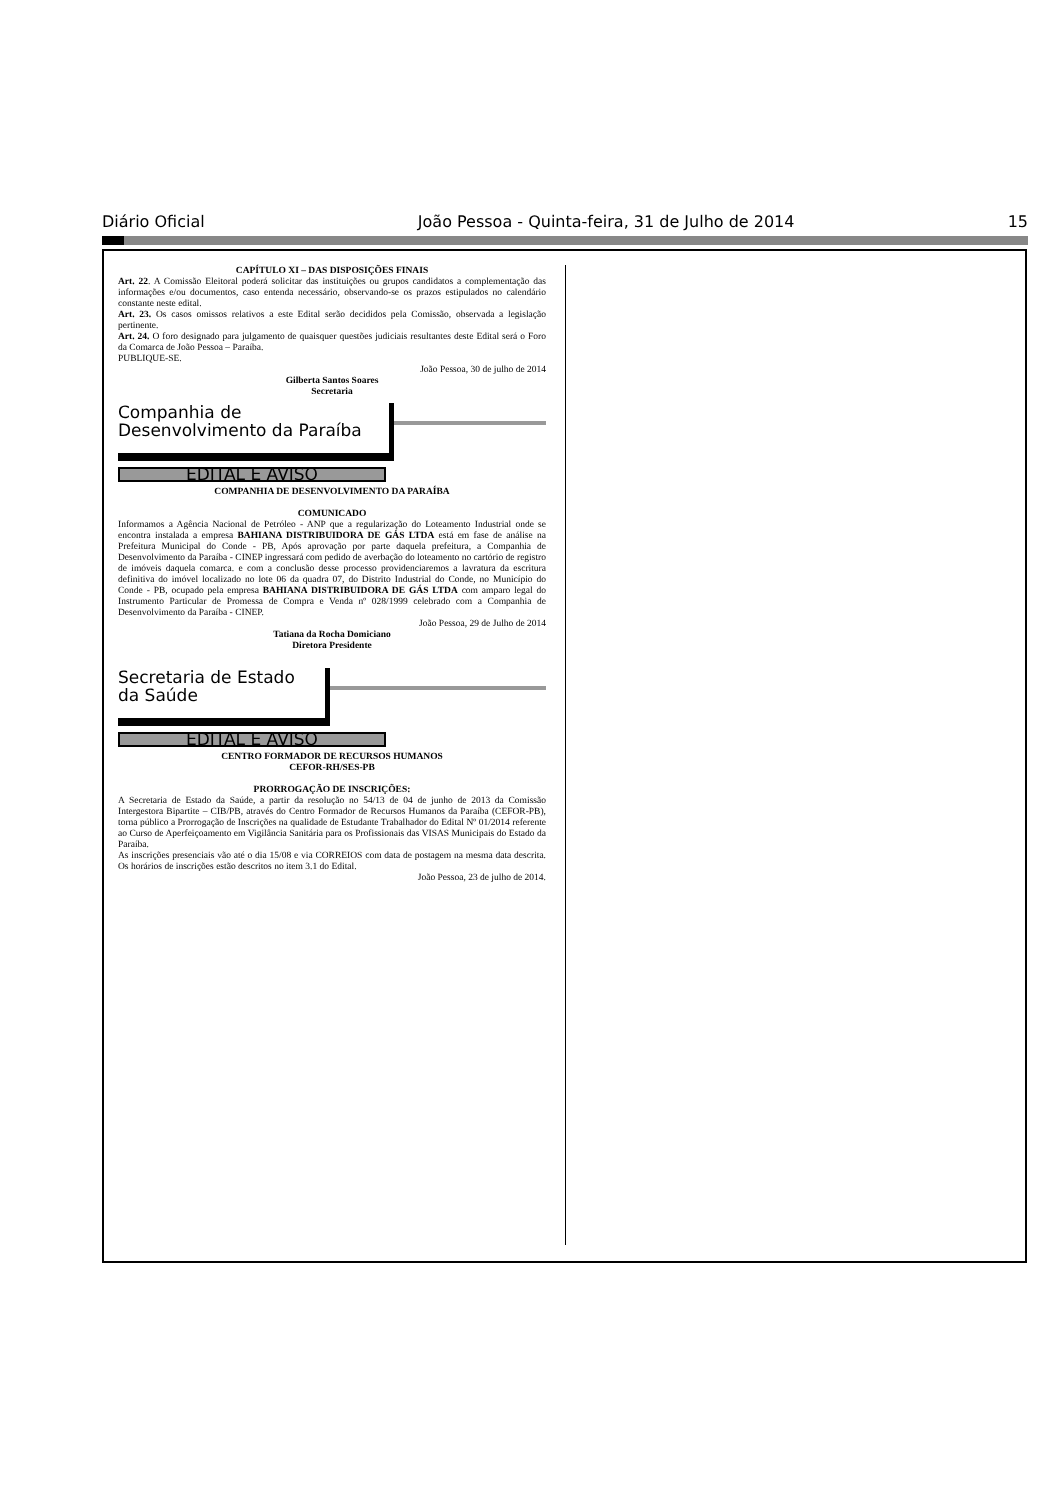Diário Oficial João Pessoa - Quinta-feira, 31 de Julho de 2014 15
CAPÍTULO XI – DAS DISPOSIÇÕES FINAIS
Art. 22. A Comissão Eleitoral poderá solicitar das instituições ou grupos candidatos a complementação das informações e/ou documentos, caso entenda necessário, observando-se os prazos estipulados no calendário constante neste edital.
Art. 23. Os casos omissos relativos a este Edital serão decididos pela Comissão, observada a legislação pertinente.
Art. 24. O foro designado para julgamento de quaisquer questões judiciais resultantes deste Edital será o Foro da Comarca de João Pessoa – Paraíba.
PUBLIQUE-SE.
João Pessoa, 30 de julho de 2014
Gilberta Santos Soares
Secretaria
Companhia de
Desenvolvimento da Paraíba
EDITAL E AVISO
COMPANHIA DE DESENVOLVIMENTO DA PARAÍBA
COMUNICADO
Informamos a Agência Nacional de Petróleo - ANP que a regularização do Loteamento Industrial onde se encontra instalada a empresa BAHIANA DISTRIBUIDORA DE GÁS LTDA está em fase de análise na Prefeitura Municipal do Conde - PB, Após aprovação por parte daquela prefeitura, a Companhia de Desenvolvimento da Paraíba - CINEP ingressará com pedido de averbação do loteamento no cartório de registro de imóveis daquela comarca. e com a conclusão desse processo providenciaremos a lavratura da escritura definitiva do imóvel localizado no lote 06 da quadra 07, do Distrito Industrial do Conde, no Município do Conde - PB, ocupado pela empresa BAHIANA DISTRIBUIDORA DE GÁS LTDA com amparo legal do Instrumento Particular de Promessa de Compra e Venda nº 028/1999 celebrado com a Companhia de Desenvolvimento da Paraíba - CINEP.
João Pessoa, 29 de Julho de 2014
Tatiana da Rocha Domiciano
Diretora Presidente
Secretaria de Estado
da Saúde
EDITAL E AVISO
CENTRO FORMADOR DE RECURSOS HUMANOS
CEFOR-RH/SES-PB
PRORROGAÇÃO DE INSCRIÇÕES:
A Secretaria de Estado da Saúde, a partir da resolução no 54/13 de 04 de junho de 2013 da Comissão Intergestora Bipartite – CIB/PB, através do Centro Formador de Recursos Humanos da Paraíba (CEFOR-PB), torna público a Prorrogação de Inscrições na qualidade de Estudante Trabalhador do Edital Nº 01/2014 referente ao Curso de Aperfeiçoamento em Vigilância Sanitária para os Profissionais das VISAS Municipais do Estado da Paraíba.
As inscrições presenciais vão até o dia 15/08 e via CORREIOS com data de postagem na mesma data descrita. Os horários de inscrições estão descritos no item 3.1 do Edital.
João Pessoa, 23 de julho de 2014.